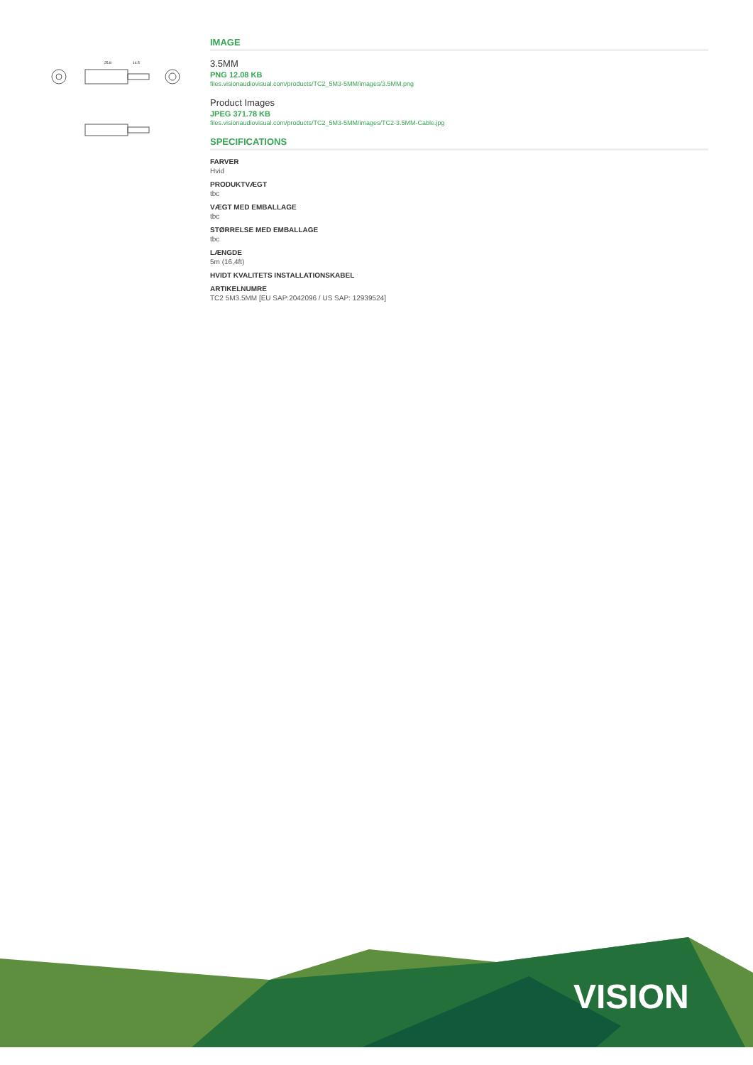25.8
14.5
IMAGE
3.5MM
PNG 12.08 KB
files.visionaudiovisual.com/products/TC2_5M3-5MM/images/3.5MM.png
Product Images
JPEG 371.78 KB
files.visionaudiovisual.com/products/TC2_5M3-5MM/images/TC2-3.5MM-Cable.jpg
SPECIFICATIONS
FARVER
Hvid
PRODUKTVÆGT
tbc
VÆGT MED EMBALLAGE
tbc
STØRRELSE MED EMBALLAGE
tbc
LÆNGDE
5m (16,4ft)
HVIDT KVALITETS INSTALLATIONSKABEL
ARTIKELNUMRE
TC2 5M3.5MM [EU SAP:2042096 / US SAP: 12939524]
VISION